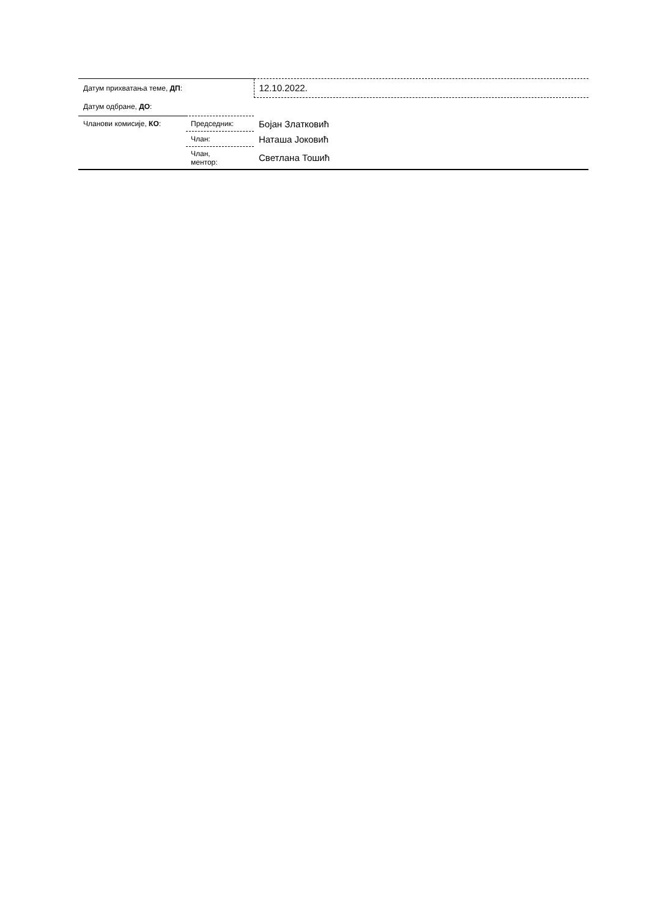| Датум прихватања теме, ДП : | | 12.10.2022. |
| Датум одбране, ДО : | | |
| Чланови комисије, КО : | Председник: | Бојан Златковић |
| | Члан: | Наташа Јоковић |
| | Члан, ментор: | Светлана Тошић |